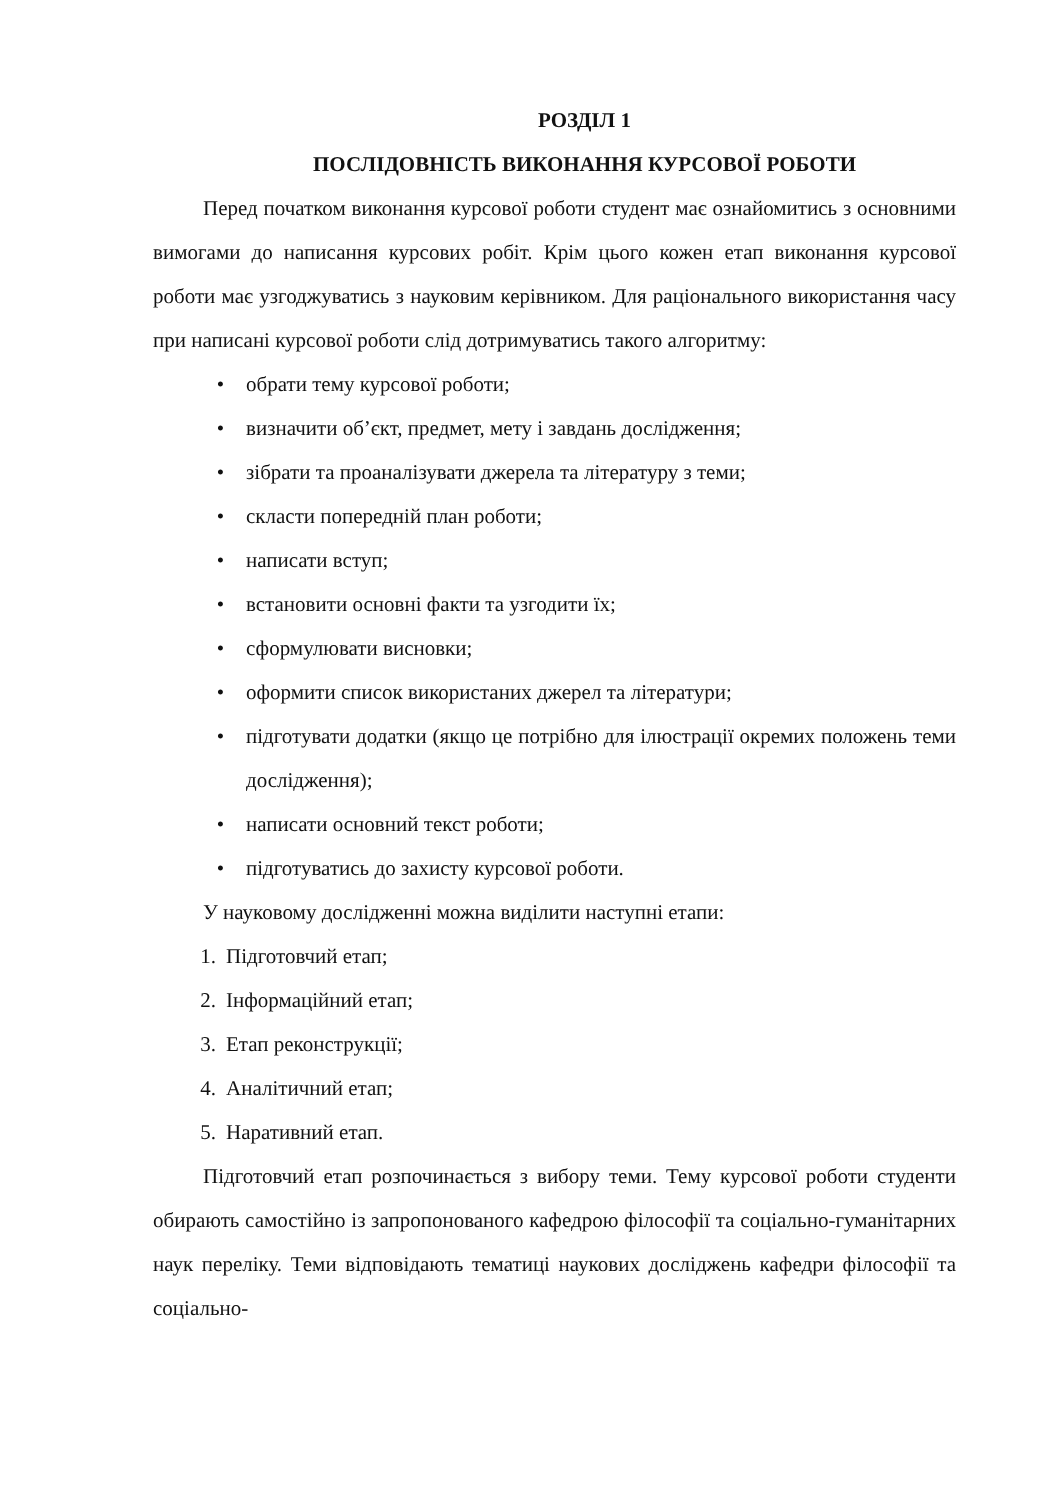РОЗДІЛ 1
ПОСЛІДОВНІСТЬ ВИКОНАННЯ КУРСОВОЇ РОБОТИ
Перед початком виконання курсової роботи студент має ознайомитись з основними вимогами до написання курсових робіт. Крім цього кожен етап виконання курсової роботи має узгоджуватись з науковим керівником. Для раціонального використання часу при написані курсової роботи слід дотримуватись такого алгоритму:
• обрати тему курсової роботи;
• визначити об’єкт, предмет, мету і завдань дослідження;
• зібрати та проаналізувати джерела та літературу з теми;
• скласти попередній план роботи;
• написати вступ;
• встановити основні факти та узгодити їх;
• сформулювати висновки;
• оформити список використаних джерел та літератури;
• підготувати додатки (якщо це потрібно для ілюстрації окремих положень теми дослідження);
• написати основний текст роботи;
• підготуватись до захисту курсової роботи.
У науковому дослідженні можна виділити наступні етапи:
1. Підготовчий етап;
2. Інформаційний етап;
3. Етап реконструкції;
4. Аналітичний етап;
5. Наративний етап.
Підготовчий етап розпочинається з вибору теми. Тему курсової роботи студенти обирають самостійно із запропонованого кафедрою філософії та соціально-гуманітарних наук переліку. Теми відповідають тематиці наукових досліджень кафедри філософії та соціально-